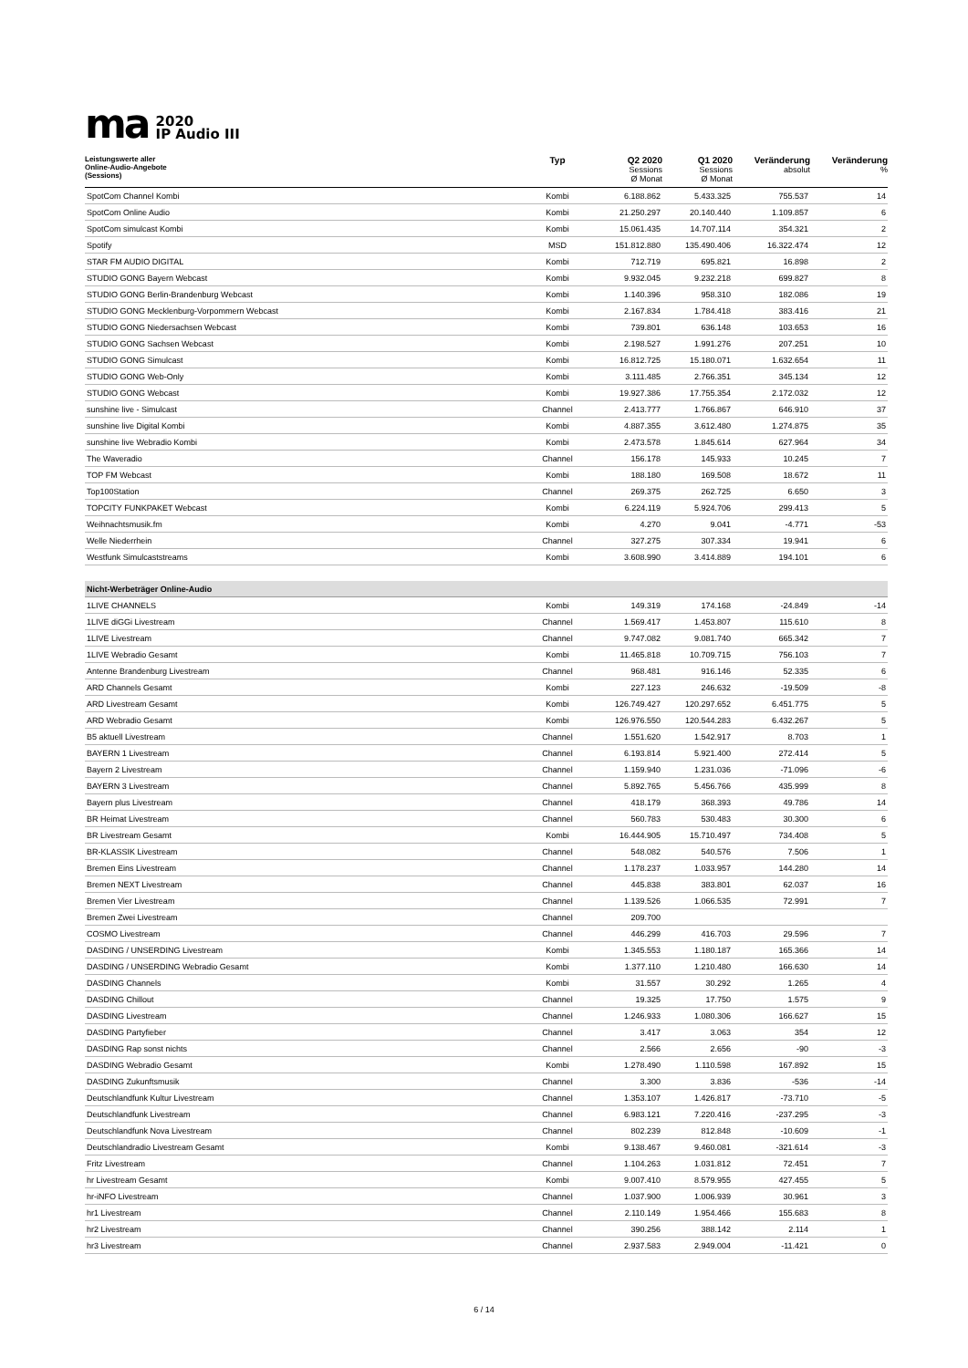ma 2020
IP Audio III
| Leistungswerte aller Online-Audio-Angebote (Sessions) | Typ | Q2 2020 Sessions Ø Monat | Q1 2020 Sessions Ø Monat | Veränderung absolut | Veränderung % |
| --- | --- | --- | --- | --- | --- |
| SpotCom Channel Kombi | Kombi | 6.188.862 | 5.433.325 | 755.537 | 14 |
| SpotCom Online Audio | Kombi | 21.250.297 | 20.140.440 | 1.109.857 | 6 |
| SpotCom simulcast Kombi | Kombi | 15.061.435 | 14.707.114 | 354.321 | 2 |
| Spotify | MSD | 151.812.880 | 135.490.406 | 16.322.474 | 12 |
| STAR FM AUDIO DIGITAL | Kombi | 712.719 | 695.821 | 16.898 | 2 |
| STUDIO GONG Bayern Webcast | Kombi | 9.932.045 | 9.232.218 | 699.827 | 8 |
| STUDIO GONG Berlin-Brandenburg Webcast | Kombi | 1.140.396 | 958.310 | 182.086 | 19 |
| STUDIO GONG Mecklenburg-Vorpommern Webcast | Kombi | 2.167.834 | 1.784.418 | 383.416 | 21 |
| STUDIO GONG Niedersachsen Webcast | Kombi | 739.801 | 636.148 | 103.653 | 16 |
| STUDIO GONG Sachsen Webcast | Kombi | 2.198.527 | 1.991.276 | 207.251 | 10 |
| STUDIO GONG Simulcast | Kombi | 16.812.725 | 15.180.071 | 1.632.654 | 11 |
| STUDIO GONG Web-Only | Kombi | 3.111.485 | 2.766.351 | 345.134 | 12 |
| STUDIO GONG Webcast | Kombi | 19.927.386 | 17.755.354 | 2.172.032 | 12 |
| sunshine live - Simulcast | Channel | 2.413.777 | 1.766.867 | 646.910 | 37 |
| sunshine live Digital Kombi | Kombi | 4.887.355 | 3.612.480 | 1.274.875 | 35 |
| sunshine live Webradio Kombi | Kombi | 2.473.578 | 1.845.614 | 627.964 | 34 |
| The Waveradio | Channel | 156.178 | 145.933 | 10.245 | 7 |
| TOP FM Webcast | Kombi | 188.180 | 169.508 | 18.672 | 11 |
| Top100Station | Channel | 269.375 | 262.725 | 6.650 | 3 |
| TOPCITY FUNKPAKET Webcast | Kombi | 6.224.119 | 5.924.706 | 299.413 | 5 |
| Weihnachtsmusik.fm | Kombi | 4.270 | 9.041 | -4.771 | -53 |
| Welle Niederrhein | Channel | 327.275 | 307.334 | 19.941 | 6 |
| Westfunk Simulcaststreams | Kombi | 3.608.990 | 3.414.889 | 194.101 | 6 |
| Nicht-Werbeträger Online-Audio | | | | | |
| 1LIVE CHANNELS | Kombi | 149.319 | 174.168 | -24.849 | -14 |
| 1LIVE diGGi Livestream | Channel | 1.569.417 | 1.453.807 | 115.610 | 8 |
| 1LIVE Livestream | Channel | 9.747.082 | 9.081.740 | 665.342 | 7 |
| 1LIVE Webradio Gesamt | Kombi | 11.465.818 | 10.709.715 | 756.103 | 7 |
| Antenne Brandenburg Livestream | Channel | 968.481 | 916.146 | 52.335 | 6 |
| ARD Channels Gesamt | Kombi | 227.123 | 246.632 | -19.509 | -8 |
| ARD Livestream Gesamt | Kombi | 126.749.427 | 120.297.652 | 6.451.775 | 5 |
| ARD Webradio Gesamt | Kombi | 126.976.550 | 120.544.283 | 6.432.267 | 5 |
| B5 aktuell Livestream | Channel | 1.551.620 | 1.542.917 | 8.703 | 1 |
| BAYERN 1 Livestream | Channel | 6.193.814 | 5.921.400 | 272.414 | 5 |
| Bayern 2 Livestream | Channel | 1.159.940 | 1.231.036 | -71.096 | -6 |
| BAYERN 3 Livestream | Channel | 5.892.765 | 5.456.766 | 435.999 | 8 |
| Bayern plus Livestream | Channel | 418.179 | 368.393 | 49.786 | 14 |
| BR Heimat Livestream | Channel | 560.783 | 530.483 | 30.300 | 6 |
| BR Livestream Gesamt | Kombi | 16.444.905 | 15.710.497 | 734.408 | 5 |
| BR-KLASSIK Livestream | Channel | 548.082 | 540.576 | 7.506 | 1 |
| Bremen Eins Livestream | Channel | 1.178.237 | 1.033.957 | 144.280 | 14 |
| Bremen NEXT Livestream | Channel | 445.838 | 383.801 | 62.037 | 16 |
| Bremen Vier Livestream | Channel | 1.139.526 | 1.066.535 | 72.991 | 7 |
| Bremen Zwei Livestream | Channel | 209.700 | | | |
| COSMO Livestream | Channel | 446.299 | 416.703 | 29.596 | 7 |
| DASDING / UNSERDING Livestream | Kombi | 1.345.553 | 1.180.187 | 165.366 | 14 |
| DASDING / UNSERDING Webradio Gesamt | Kombi | 1.377.110 | 1.210.480 | 166.630 | 14 |
| DASDING Channels | Kombi | 31.557 | 30.292 | 1.265 | 4 |
| DASDING Chillout | Channel | 19.325 | 17.750 | 1.575 | 9 |
| DASDING Livestream | Channel | 1.246.933 | 1.080.306 | 166.627 | 15 |
| DASDING Partyfieber | Channel | 3.417 | 3.063 | 354 | 12 |
| DASDING Rap sonst nichts | Channel | 2.566 | 2.656 | -90 | -3 |
| DASDING Webradio Gesamt | Kombi | 1.278.490 | 1.110.598 | 167.892 | 15 |
| DASDING Zukunftsmusik | Channel | 3.300 | 3.836 | -536 | -14 |
| Deutschlandfunk Kultur Livestream | Channel | 1.353.107 | 1.426.817 | -73.710 | -5 |
| Deutschlandfunk Livestream | Channel | 6.983.121 | 7.220.416 | -237.295 | -3 |
| Deutschlandfunk Nova Livestream | Channel | 802.239 | 812.848 | -10.609 | -1 |
| Deutschlandradio Livestream Gesamt | Kombi | 9.138.467 | 9.460.081 | -321.614 | -3 |
| Fritz Livestream | Channel | 1.104.263 | 1.031.812 | 72.451 | 7 |
| hr Livestream Gesamt | Kombi | 9.007.410 | 8.579.955 | 427.455 | 5 |
| hr-iNFO Livestream | Channel | 1.037.900 | 1.006.939 | 30.961 | 3 |
| hr1 Livestream | Channel | 2.110.149 | 1.954.466 | 155.683 | 8 |
| hr2 Livestream | Channel | 390.256 | 388.142 | 2.114 | 1 |
| hr3 Livestream | Channel | 2.937.583 | 2.949.004 | -11.421 | 0 |
6 / 14